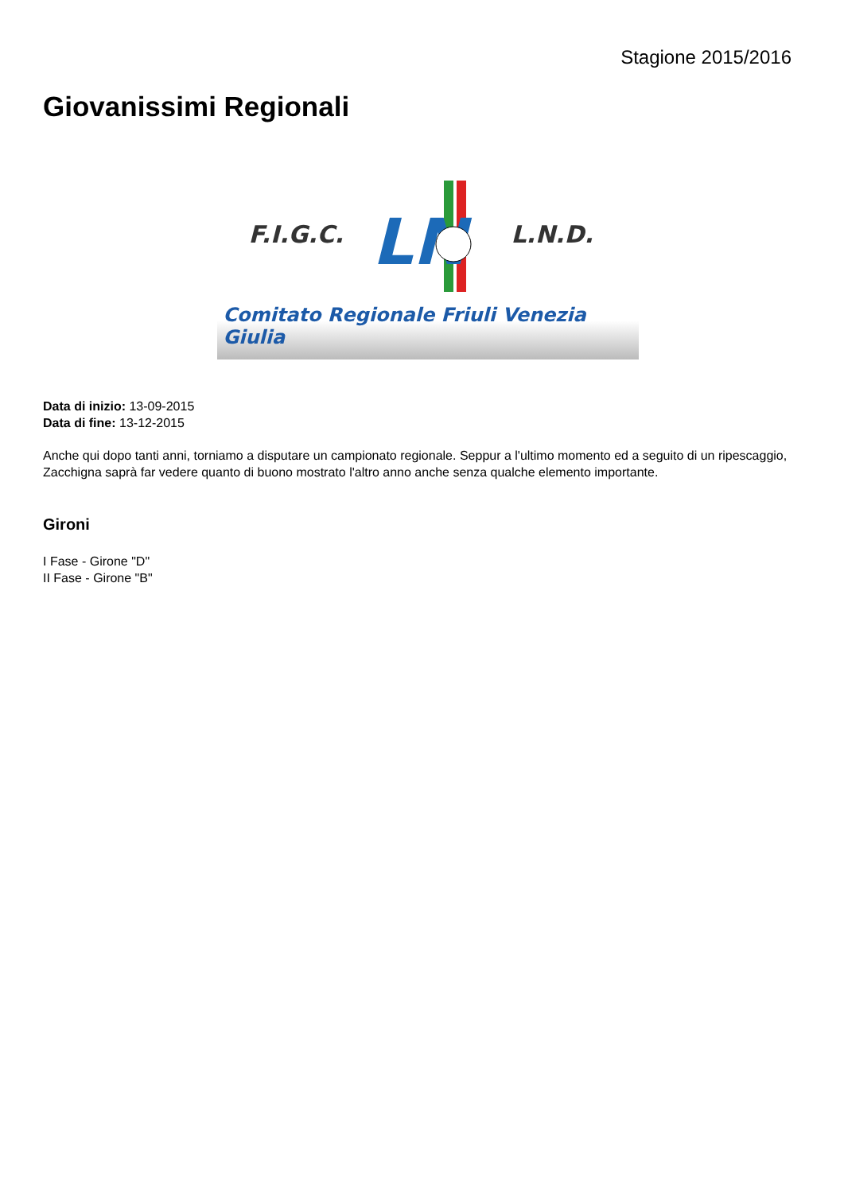Stagione 2015/2016
Giovanissimi Regionali
F.I.G.C.
LN
L.N.D.
Comitato Regionale Friuli Venezia Giulia
Data di inizio: 13-09-2015
Data di fine: 13-12-2015
Anche qui dopo tanti anni, torniamo a disputare un campionato regionale. Seppur a l'ultimo momento ed a seguito di un ripescaggio, Zacchigna saprà far vedere quanto di buono mostrato l'altro anno anche senza qualche elemento importante.
Gironi
I Fase - Girone "D"
II Fase - Girone "B"